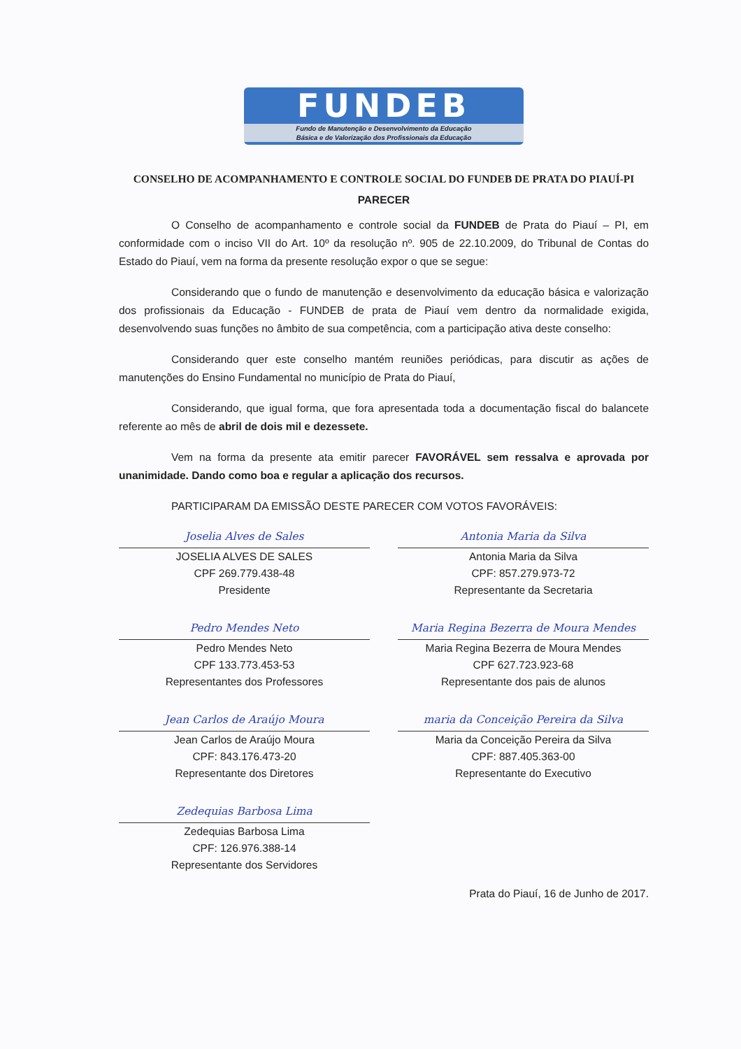FUNDEB
Fundo de Manutenção e Desenvolvimento da Educação
Básica e de Valorização dos Profissionais da Educação
CONSELHO DE ACOMPANHAMENTO E CONTROLE SOCIAL DO FUNDEB DE PRATA DO PIAUÍ-PI
PARECER
O Conselho de acompanhamento e controle social da FUNDEB de Prata do Piauí – PI, em conformidade com o inciso VII do Art. 10º da resolução nº. 905 de 22.10.2009, do Tribunal de Contas do Estado do Piauí, vem na forma da presente resolução expor o que se segue:
Considerando que o fundo de manutenção e desenvolvimento da educação básica e valorização dos profissionais da Educação - FUNDEB de prata de Piauí vem dentro da normalidade exigida, desenvolvendo suas funções no âmbito de sua competência, com a participação ativa deste conselho:
Considerando quer este conselho mantém reuniões periódicas, para discutir as ações de manutenções do Ensino Fundamental no município de Prata do Piauí,
Considerando, que igual forma, que fora apresentada toda a documentação fiscal do balancete referente ao mês de abril de dois mil e dezessete.
Vem na forma da presente ata emitir parecer FAVORÁVEL sem ressalva e aprovada por unanimidade. Dando como boa e regular a aplicação dos recursos.
PARTICIPARAM DA EMISSÃO DESTE PARECER COM VOTOS FAVORÁVEIS:
Joselia Alves de Sales
JOSELIA ALVES DE SALES
CPF 269.779.438-48
Presidente
Antonia Maria da Silva
Antonia Maria da Silva
CPF: 857.279.973-72
Representante da Secretaria
Pedro Mendes Neto
Pedro Mendes Neto
CPF 133.773.453-53
Representantes dos Professores
Maria Regina Bezerra de Moura Mendes
Maria Regina Bezerra de Moura Mendes
CPF 627.723.923-68
Representante dos pais de alunos
Jean Carlos de Araújo Moura
Jean Carlos de Araújo Moura
CPF: 843.176.473-20
Representante dos Diretores
maria da Conceição Pereira da Silva
Maria da Conceição Pereira da Silva
CPF: 887.405.363-00
Representante do Executivo
Zedequias Barbosa Lima
Zedequias Barbosa Lima
CPF: 126.976.388-14
Representante dos Servidores
Prata do Piauí, 16 de Junho de 2017.